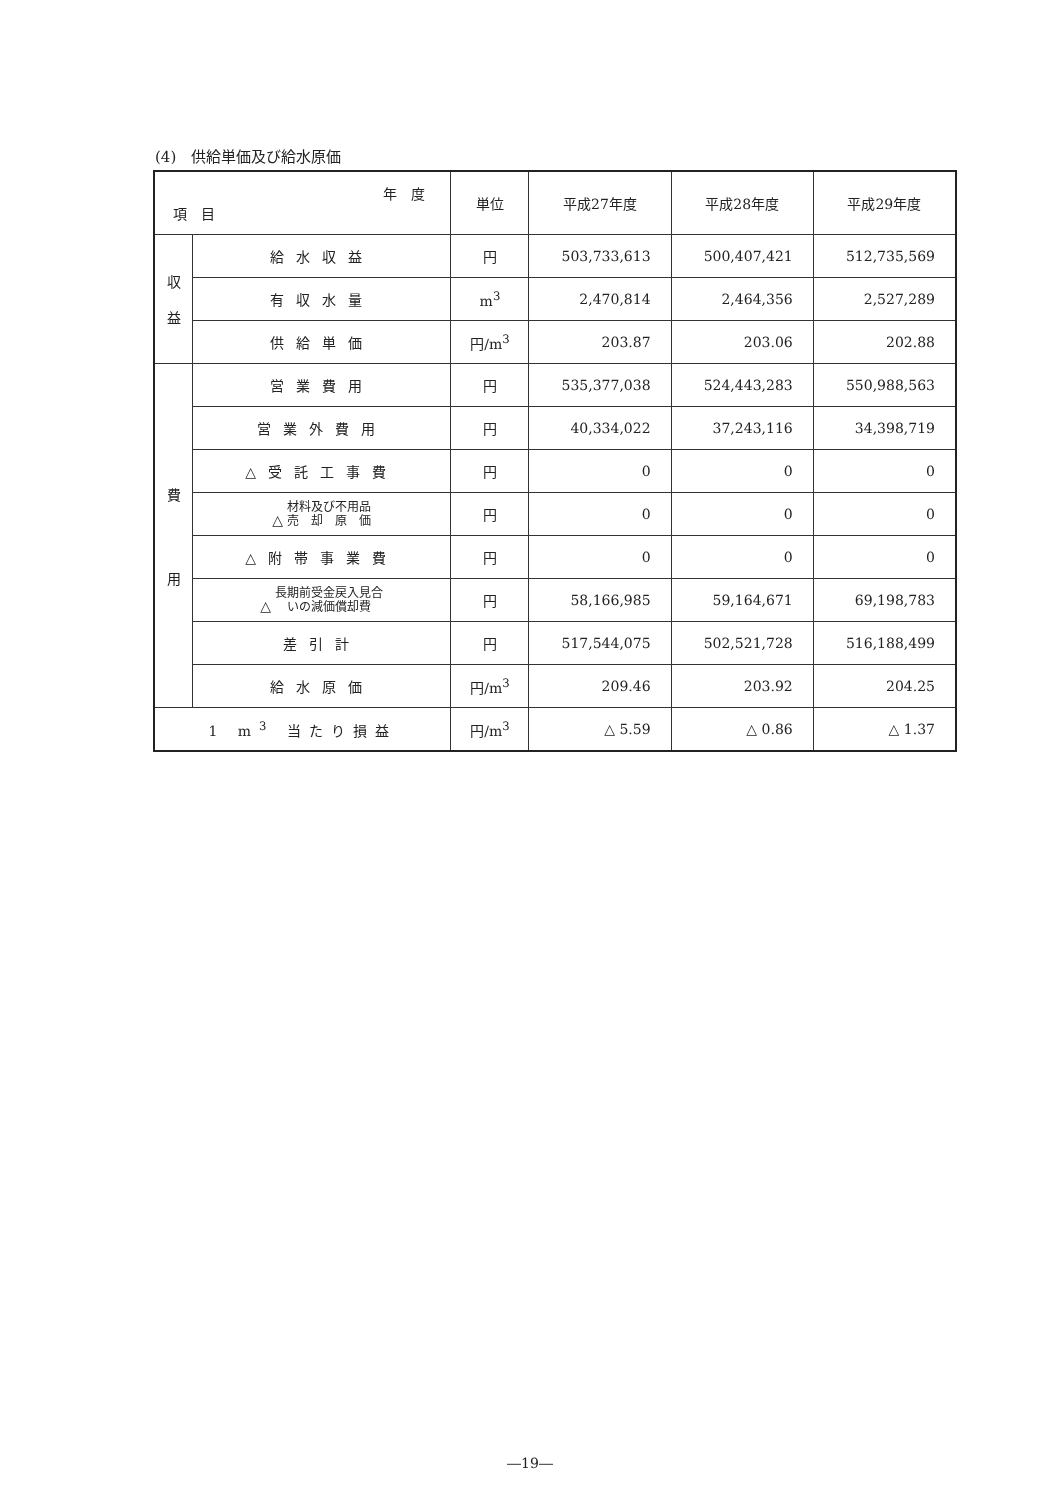(4)　供給単価及び給水原価
| 年 度 項 目 | | 単位 | 平成27年度 | 平成28年度 | 平成29年度 |
| --- | --- | --- | --- | --- | --- |
| 収 益 | 給水収益 | 円 | 503,733,613 | 500,407,421 | 512,735,569 |
| | 有収水量 | m<sup>3</sup> | 2,470,814 | 2,464,356 | 2,527,289 |
| | 供給単価 | 円/m<sup>3</sup> | 203.87 | 203.06 | 202.88 |
| 費 用 | 営業費用 | 円 | 535,377,038 | 524,443,283 | 550,988,563 |
| | 営業外費用 | 円 | 40,334,022 | 37,243,116 | 34,398,719 |
| | △受託工事費 | 円 | 0 | 0 | 0 |
| | △ 材料及び不用品 売 却 原 価 | 円 | 0 | 0 | 0 |
| | △附帯事業費 | 円 | 0 | 0 | 0 |
| | △ 長期前受金戻入見合 いの減価償却費 | 円 | 58,166,985 | 59,164,671 | 69,198,783 |
| | 差引計 | 円 | 517,544,075 | 502,521,728 | 516,188,499 |
| | 給水原価 | 円/m<sup>3</sup> | 209.46 | 203.92 | 204.25 |
| 1 m<sup>3</sup> 当たり損益 | | 円/m<sup>3</sup> | △ 5.59 | △ 0.86 | △ 1.37 |
―19―